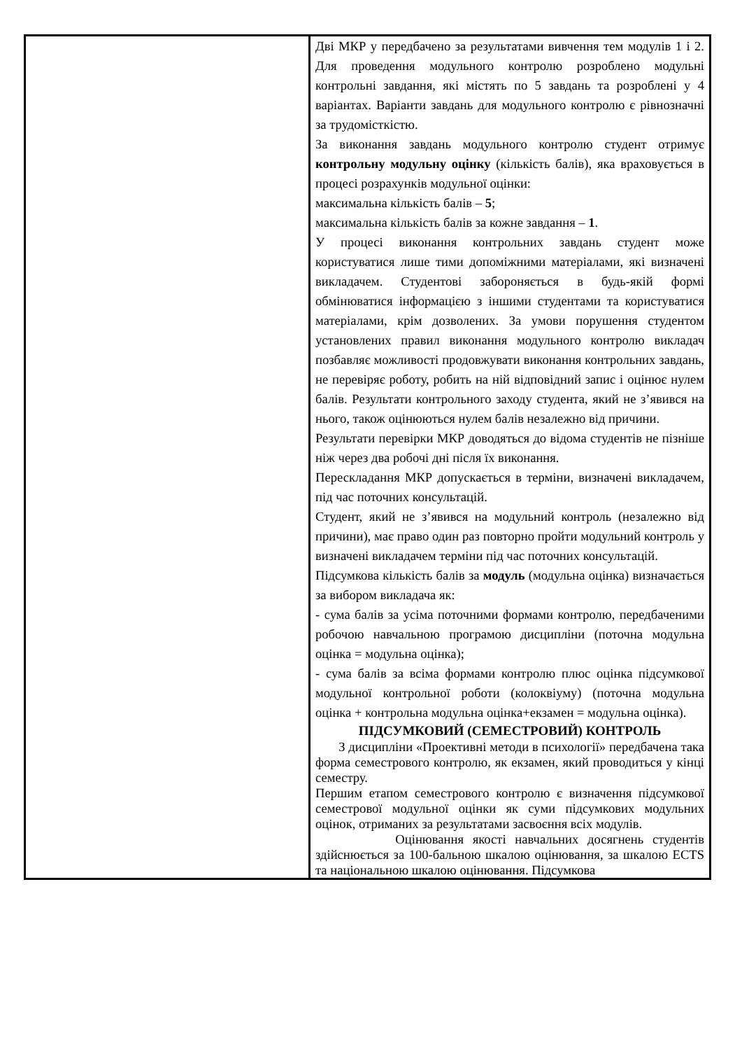| | Дві МКР у передбачено за результатами вивчення тем модулів 1 і 2. Для проведення модульного контролю розроблено модульні контрольні завдання, які містять по 5 завдань та розроблені у 4 варіантах. Варіанти завдань для модульного контролю є рівнозначні за трудомісткістю. За виконання завдань модульного контролю студент отримує контрольну модульну оцінку (кількість балів), яка враховується в процесі розрахунків модульної оцінки: максимальна кількість балів – 5 ; максимальна кількість балів за кожне завдання – 1 . У процесі виконання контрольних завдань студент може користуватися лише тими допоміжними матеріалами, які визначені викладачем. Студентові забороняється в будь-якій формі обмінюватися інформацією з іншими студентами та користуватися матеріалами, крім дозволених. За умови порушення студентом установлених правил виконання модульного контролю викладач позбавляє можливості продовжувати виконання контрольних завдань, не перевіряє роботу, робить на ній відповідний запис і оцінює нулем балів. Результати контрольного заходу студента, який не з’явився на нього, також оцінюються нулем балів незалежно від причини. Результати перевірки МКР доводяться до відома студентів не пізніше ніж через два робочі дні після їх виконання. Перескладання МКР допускається в терміни, визначені викладачем, під час поточних консультацій. Студент, який не з’явився на модульний контроль (незалежно від причини), має право один раз повторно пройти модульний контроль у визначені викладачем терміни під час поточних консультацій. Підсумкова кількість балів за модуль (модульна оцінка) визначається за вибором викладача як: - сума балів за усіма поточними формами контролю, передбаченими робочою навчальною програмою дисципліни (поточна модульна оцінка = модульна оцінка); - сума балів за всіма формами контролю плюс оцінка підсумкової модульної контрольної роботи (колоквіуму) (поточна модульна оцінка + контрольна модульна оцінка+екзамен = модульна оцінка). ПІДСУМКОВИЙ (СЕМЕСТРОВИЙ) КОНТРОЛЬ З дисципліни «Проективні методи в психології» передбачена така форма семестрового контролю, як екзамен, який проводиться у кінці семестру. Першим етапом семестрового контролю є визначення підсумкової семестрової модульної оцінки як суми підсумкових модульних оцінок, отриманих за результатами засвоєння всіх модулів. Оцінювання якості навчальних досягнень студентів здійснюється за 100-бальною шкалою оцінювання, за шкалою ECTS та національною шкалою оцінювання. Підсумкова |